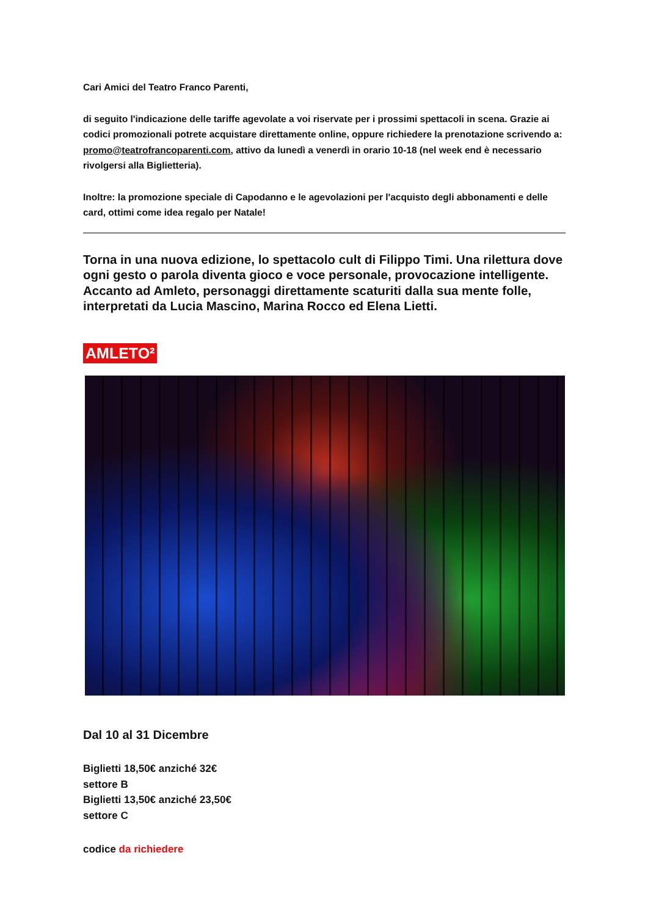Cari Amici del Teatro Franco Parenti,
di seguito l'indicazione delle tariffe agevolate a voi riservate per i prossimi spettacoli in scena. Grazie ai codici promozionali potrete acquistare direttamente online, oppure richiedere la prenotazione scrivendo a: promo@teatrofrancoparenti.com, attivo da lunedì a venerdì in orario 10-18 (nel week end è necessario rivolgersi alla Biglietteria).
Inoltre: la promozione speciale di Capodanno e le agevolazioni per l'acquisto degli abbonamenti e delle card, ottimi come idea regalo per Natale!
Torna in una nuova edizione, lo spettacolo cult di Filippo Timi. Una rilettura dove ogni gesto o parola diventa gioco e voce personale, provocazione intelligente. Accanto ad Amleto, personaggi direttamente scaturiti dalla sua mente folle, interpretati da Lucia Mascino, Marina Rocco ed Elena Lietti.
AMLETO²
Dal 10 al 31 Dicembre
Biglietti 18,50€ anziché 32€
settore B
Biglietti 13,50€ anziché 23,50€
settore C
codice da richiedere